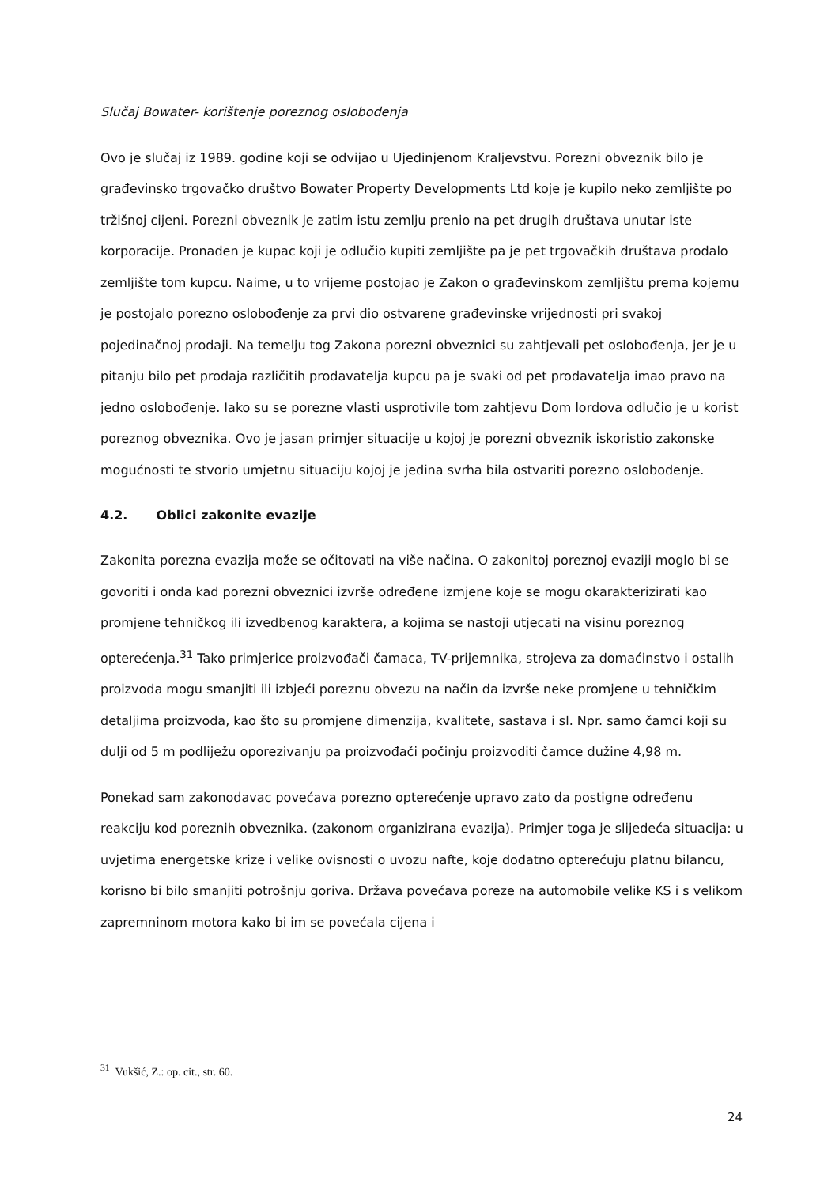Slučaj Bowater- korištenje poreznog oslobođenja
Ovo je slučaj iz 1989. godine koji se odvijao u Ujedinjenom Kraljevstvu. Porezni obveznik bilo je građevinsko trgovačko društvo Bowater Property Developments Ltd koje je kupilo neko zemljište po tržišnoj cijeni. Porezni obveznik je zatim istu zemlju prenio na pet drugih društava unutar iste korporacije. Pronađen je kupac koji je odlučio kupiti zemljište pa je pet trgovačkih društava prodalo zemljište tom kupcu. Naime, u to vrijeme postojao je Zakon o građevinskom zemljištu prema kojemu je postojalo porezno oslobođenje za prvi dio ostvarene građevinske vrijednosti pri svakoj pojedinačnoj prodaji. Na temelju tog Zakona porezni obveznici su zahtjevali pet oslobođenja, jer je u pitanju bilo pet prodaja različitih prodavatelja kupcu pa je svaki od pet prodavatelja imao pravo na jedno oslobođenje. Iako su se porezne vlasti usprotivile tom zahtjevu Dom lordova odlučio je u korist poreznog obveznika. Ovo je jasan primjer situacije u kojoj je porezni obveznik iskoristio zakonske mogućnosti te stvorio umjetnu situaciju kojoj je jedina svrha bila ostvariti porezno oslobođenje.
4.2. Oblici zakonite evazije
Zakonita porezna evazija može se očitovati na više načina. O zakonitoj poreznoj evaziji moglo bi se govoriti i onda kad porezni obveznici izvrše određene izmjene koje se mogu okarakterizirati kao promjene tehničkog ili izvedbenog karaktera, a kojima se nastoji utjecati na visinu poreznog opterećenja.<sup>31</sup> Tako primjerice proizvođači čamaca, TV-prijemnika, strojeva za domaćinstvo i ostalih proizvoda mogu smanjiti ili izbjeći poreznu obvezu na način da izvrše neke promjene u tehničkim detaljima proizvoda, kao što su promjene dimenzija, kvalitete, sastava i sl. Npr. samo čamci koji su dulji od 5 m podliježu oporezivanju pa proizvođači počinju proizvoditi čamce dužine 4,98 m.
Ponekad sam zakonodavac povećava porezno opterećenje upravo zato da postigne određenu reakciju kod poreznih obveznika. (zakonom organizirana evazija). Primjer toga je slijedeća situacija: u uvjetima energetske krize i velike ovisnosti o uvozu nafte, koje dodatno opterećuju platnu bilancu, korisno bi bilo smanjiti potrošnju goriva. Država povećava poreze na automobile velike KS i s velikom zapremninom motora kako bi im se povećala cijena i
<sup>31</sup> Vukšić, Z.: op. cit., str. 60.
24